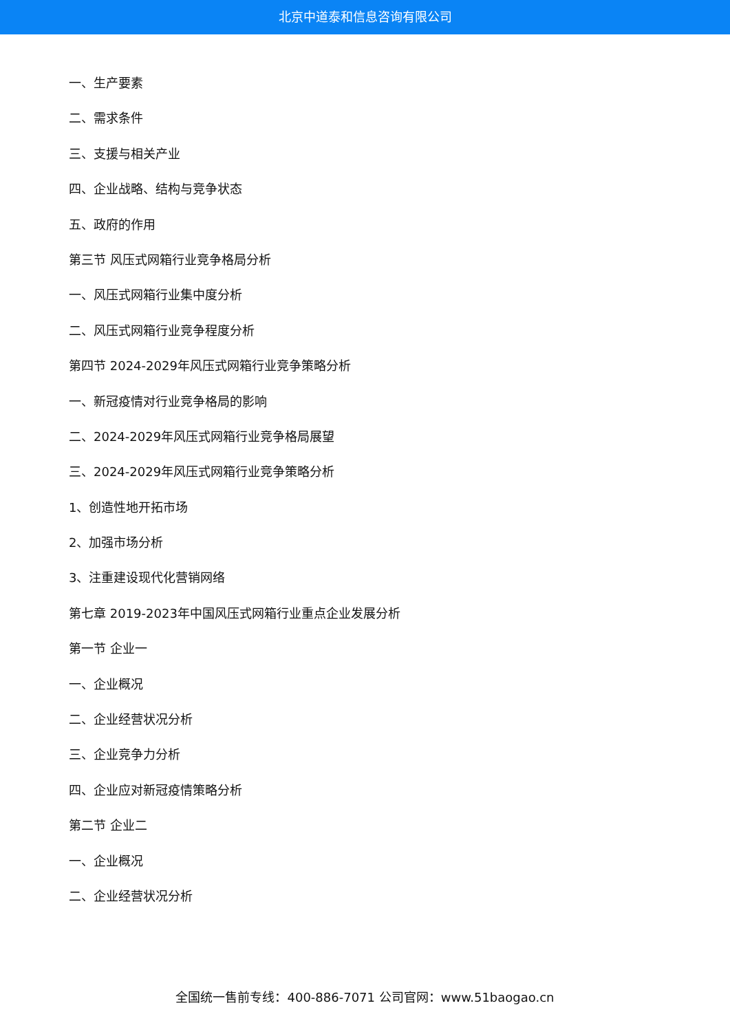北京中道泰和信息咨询有限公司
一、生产要素
二、需求条件
三、支援与相关产业
四、企业战略、结构与竞争状态
五、政府的作用
第三节 风压式网箱行业竞争格局分析
一、风压式网箱行业集中度分析
二、风压式网箱行业竞争程度分析
第四节 2024-2029年风压式网箱行业竞争策略分析
一、新冠疫情对行业竞争格局的影响
二、2024-2029年风压式网箱行业竞争格局展望
三、2024-2029年风压式网箱行业竞争策略分析
1、创造性地开拓市场
2、加强市场分析
3、注重建设现代化营销网络
第七章 2019-2023年中国风压式网箱行业重点企业发展分析
第一节 企业一
一、企业概况
二、企业经营状况分析
三、企业竞争力分析
四、企业应对新冠疫情策略分析
第二节 企业二
一、企业概况
二、企业经营状况分析
全国统一售前专线：400-886-7071 公司官网：www.51baogao.cn